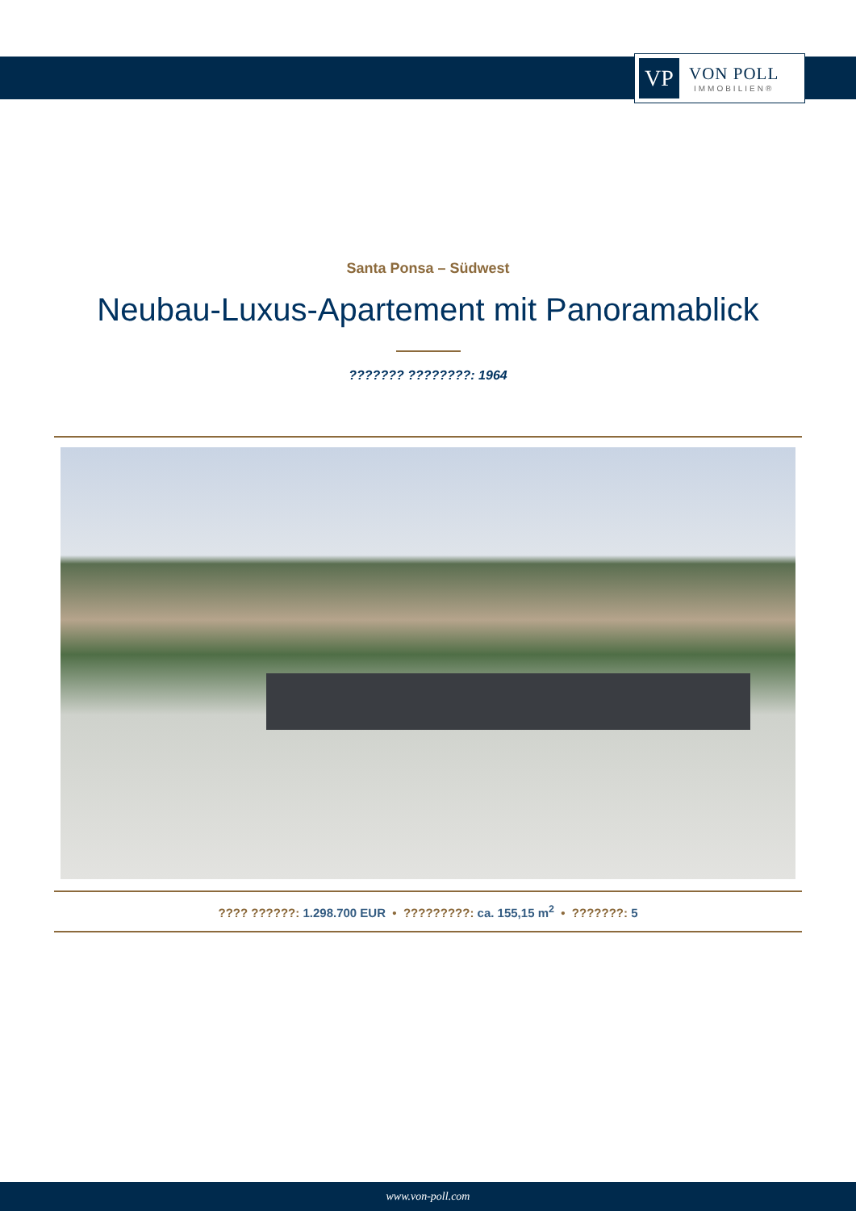VP
VON POLL
IMMOBILIEN®
Santa Ponsa – Südwest
Neubau-Luxus-Apartement mit Panoramablick
??????? ????????: 1964
???? ??????: 1.298.700 EUR • ?????????: ca. 155,15 m<sup>2</sup> • ???????: 5
www.von-poll.com